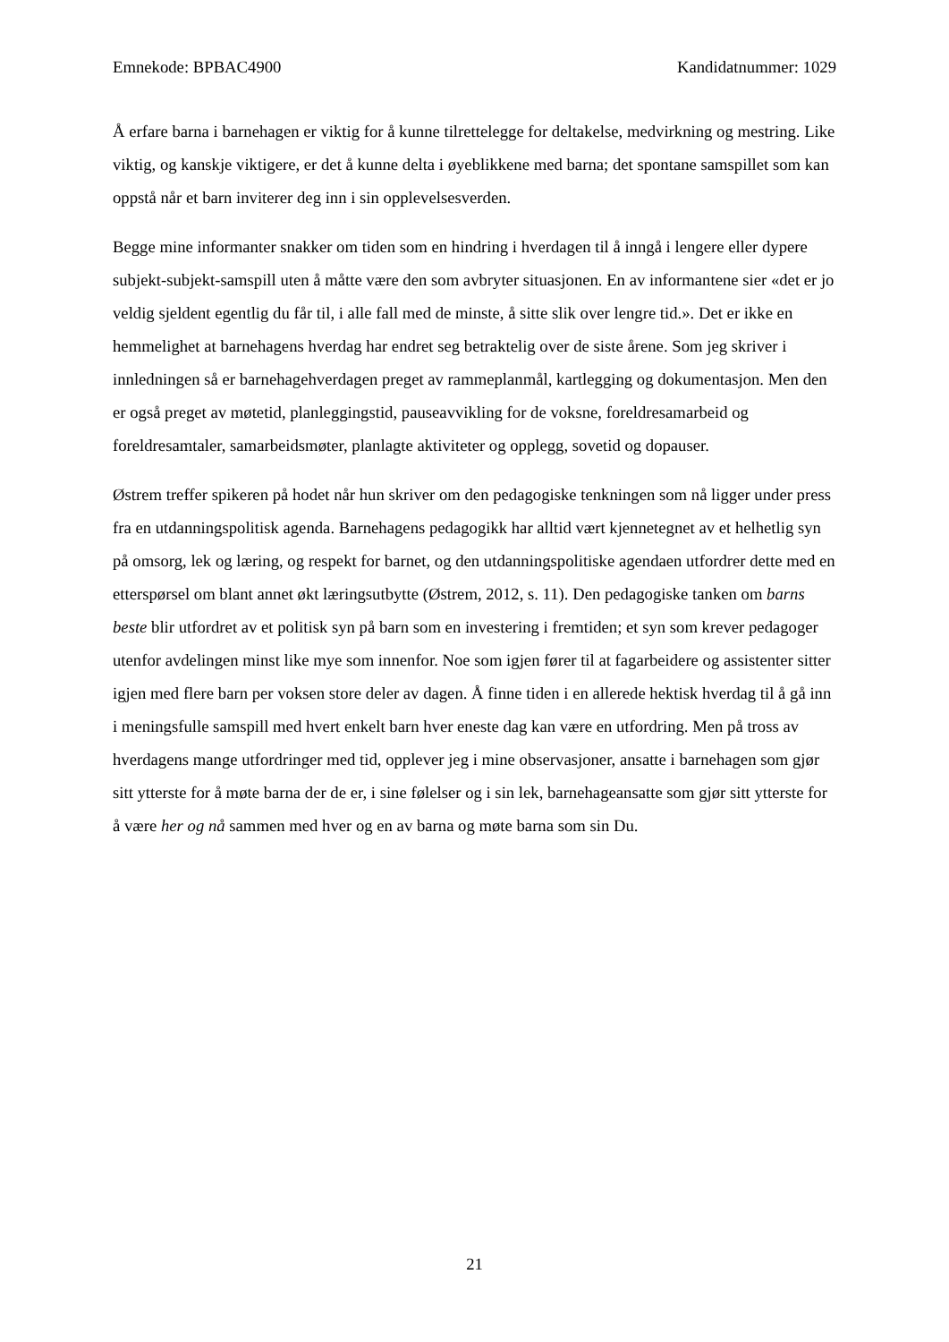Emnekode: BPBAC4900 Kandidatnummer: 1029
Å erfare barna i barnehagen er viktig for å kunne tilrettelegge for deltakelse, medvirkning og mestring. Like viktig, og kanskje viktigere, er det å kunne delta i øyeblikkene med barna; det spontane samspillet som kan oppstå når et barn inviterer deg inn i sin opplevelsesverden.
Begge mine informanter snakker om tiden som en hindring i hverdagen til å inngå i lengere eller dypere subjekt-subjekt-samspill uten å måtte være den som avbryter situasjonen. En av informantene sier «det er jo veldig sjeldent egentlig du får til, i alle fall med de minste, å sitte slik over lengre tid.». Det er ikke en hemmelighet at barnehagens hverdag har endret seg betraktelig over de siste årene. Som jeg skriver i innledningen så er barnehagehverdagen preget av rammeplanmål, kartlegging og dokumentasjon. Men den er også preget av møtetid, planleggingstid, pauseavvikling for de voksne, foreldresamarbeid og foreldresamtaler, samarbeidsmøter, planlagte aktiviteter og opplegg, sovetid og dopauser.
Østrem treffer spikeren på hodet når hun skriver om den pedagogiske tenkningen som nå ligger under press fra en utdanningspolitisk agenda. Barnehagens pedagogikk har alltid vært kjennetegnet av et helhetlig syn på omsorg, lek og læring, og respekt for barnet, og den utdanningspolitiske agendaen utfordrer dette med en etterspørsel om blant annet økt læringsutbytte (Østrem, 2012, s. 11). Den pedagogiske tanken om barns beste blir utfordret av et politisk syn på barn som en investering i fremtiden; et syn som krever pedagoger utenfor avdelingen minst like mye som innenfor. Noe som igjen fører til at fagarbeidere og assistenter sitter igjen med flere barn per voksen store deler av dagen. Å finne tiden i en allerede hektisk hverdag til å gå inn i meningsfulle samspill med hvert enkelt barn hver eneste dag kan være en utfordring. Men på tross av hverdagens mange utfordringer med tid, opplever jeg i mine observasjoner, ansatte i barnehagen som gjør sitt ytterste for å møte barna der de er, i sine følelser og i sin lek, barnehageansatte som gjør sitt ytterste for å være her og nå sammen med hver og en av barna og møte barna som sin Du.
21